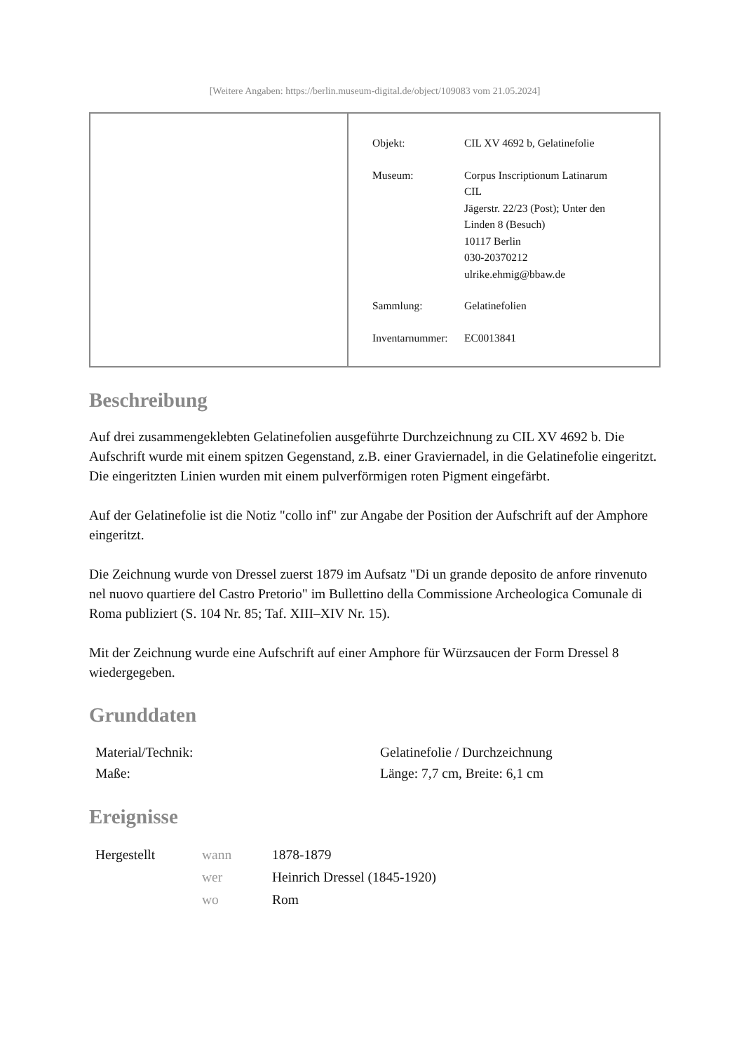[Weitere Angaben: https://berlin.museum-digital.de/object/109083 vom 21.05.2024]
| Objekt: | CIL XV 4692 b, Gelatinefolie |
| Museum: | Corpus Inscriptionum Latinarum CIL Jägerstr. 22/23 (Post); Unter den Linden 8 (Besuch) 10117 Berlin 030-20370212 ulrike.ehmig@bbaw.de |
| Sammlung: | Gelatinefolien |
| Inventarnummer: | EC0013841 |
Beschreibung
Auf drei zusammengeklebten Gelatinefolien ausgeführte Durchzeichnung zu CIL XV 4692 b. Die Aufschrift wurde mit einem spitzen Gegenstand, z.B. einer Graviernadel, in die Gelatinefolie eingeritzt. Die eingeritzten Linien wurden mit einem pulverförmigen roten Pigment eingefärbt.
Auf der Gelatinefolie ist die Notiz "collo inf" zur Angabe der Position der Aufschrift auf der Amphore eingeritzt.
Die Zeichnung wurde von Dressel zuerst 1879 im Aufsatz "Di un grande deposito de anfore rinvenuto nel nuovo quartiere del Castro Pretorio" im Bullettino della Commissione Archeologica Comunale di Roma publiziert (S. 104 Nr. 85; Taf. XIII–XIV Nr. 15).
Mit der Zeichnung wurde eine Aufschrift auf einer Amphore für Würzsaucen der Form Dressel 8 wiedergegeben.
Grunddaten
| Material/Technik: | Gelatinefolie / Durchzeichnung |
| Maße: | Länge: 7,7 cm, Breite: 6,1 cm |
Ereignisse
| Hergestellt | wann | 1878-1879 |
| | wer | Heinrich Dressel (1845-1920) |
| | wo | Rom |